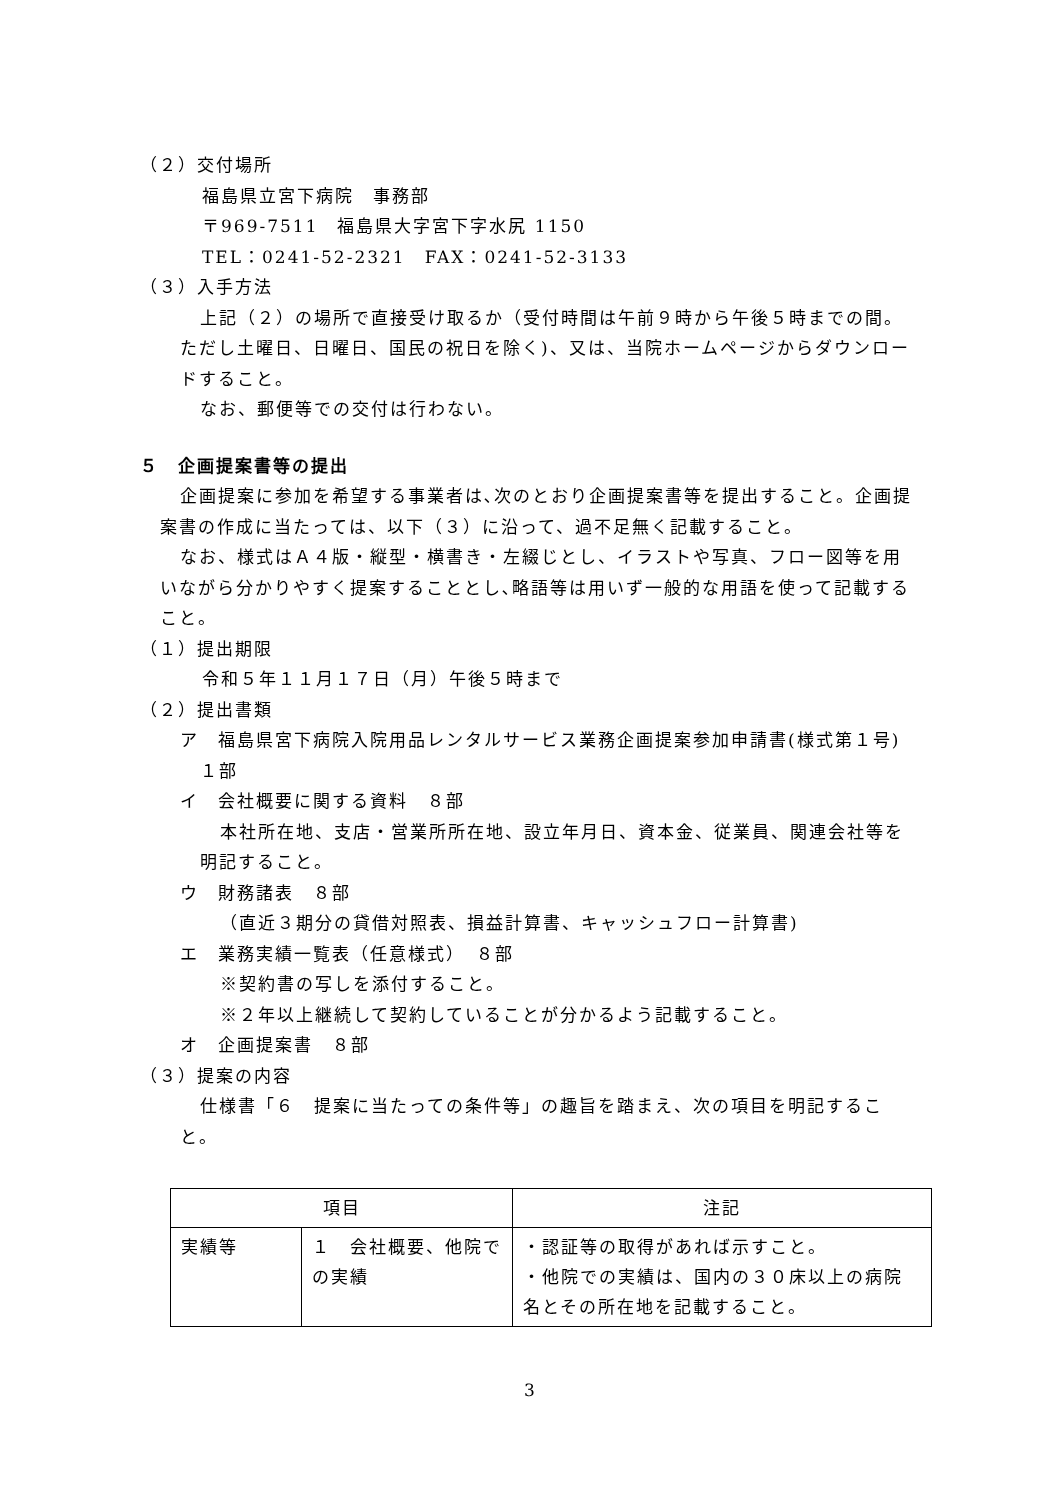（２）交付場所
福島県立宮下病院　事務部
〒969-7511　福島県大字宮下字水尻 1150
TEL：0241-52-2321　FAX：0241-52-3133
（３）入手方法
上記（２）の場所で直接受け取るか（受付時間は午前９時から午後５時までの間。ただし土曜日、日曜日、国民の祝日を除く)、又は、当院ホームページからダウンロードすること。
なお、郵便等での交付は行わない。
５　企画提案書等の提出
企画提案に参加を希望する事業者は､次のとおり企画提案書等を提出すること。企画提案書の作成に当たっては、以下（３）に沿って、過不足無く記載すること。
なお、様式はＡ４版・縦型・横書き・左綴じとし、イラストや写真、フロー図等を用いながら分かりやすく提案することとし､略語等は用いず一般的な用語を使って記載すること。
（１）提出期限
令和５年１１月１７日（月）午後５時まで
（２）提出書類
ア　福島県宮下病院入院用品レンタルサービス業務企画提案参加申請書(様式第１号)　１部
イ　会社概要に関する資料　８部
本社所在地、支店・営業所所在地、設立年月日、資本金、従業員、関連会社等を明記すること。
ウ　財務諸表　８部
（直近３期分の貸借対照表、損益計算書、キャッシュフロー計算書)
エ　業務実績一覧表（任意様式）　８部
※契約書の写しを添付すること。
※２年以上継続して契約していることが分かるよう記載すること。
オ　企画提案書　８部
（３）提案の内容
仕様書「６　提案に当たっての条件等」の趣旨を踏まえ、次の項目を明記すること。
| 項目 | | 注記 |
| --- | --- | --- |
| 実績等 | １ 会社概要、他院での実績 | ・認証等の取得があれば示すこと。 ・他院での実績は、国内の３０床以上の病院名とその所在地を記載すること。 |
3